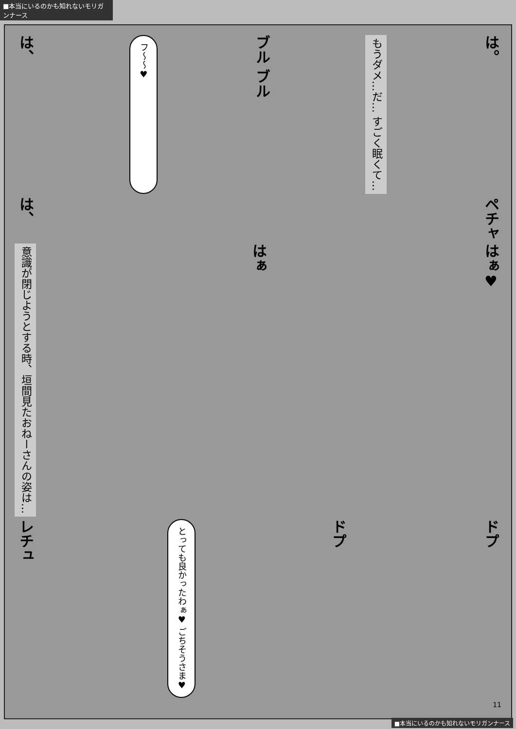■本当にいるのかも知れないモリガンナース
は、 フ〜〜♥ ブル ブル もうダメ…だ… すごく眠くて… は。
は、 ペチャ
意識が閉じようとする時、垣間見たおねーさんの姿は… はぁ はぁ♥
レチュ とっても良かったわぁ♥ ごちそうさま♥ ドプ ドプ
11
■本当にいるのかも知れないモリガンナース